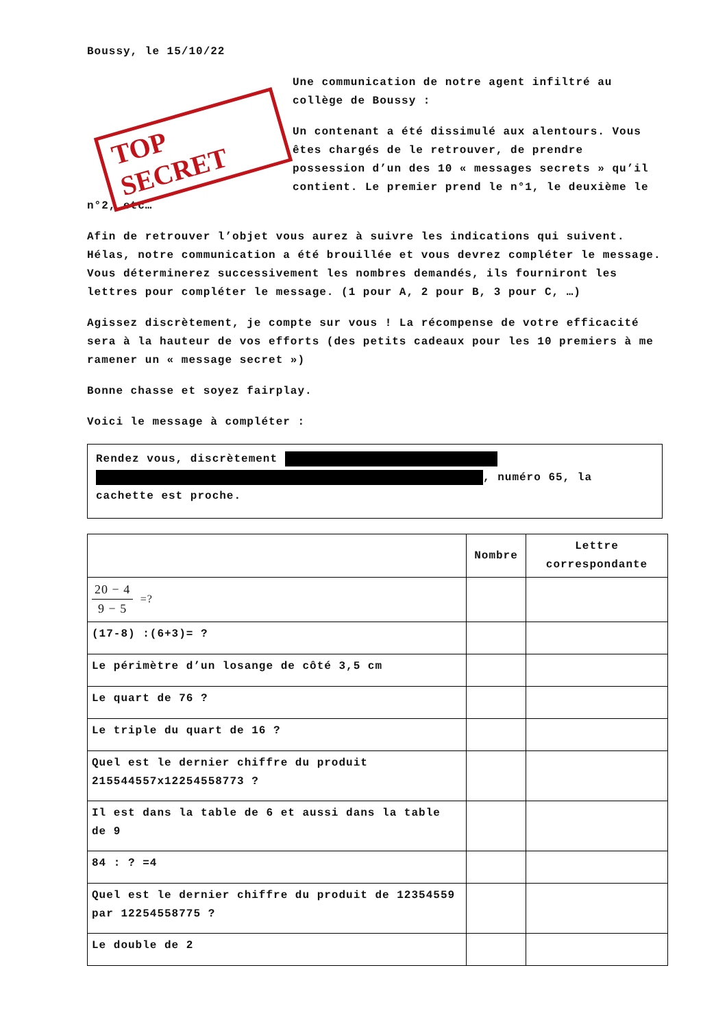Boussy, le 15/10/22
TOP SECRET
Une communication de notre agent infiltré au collège de Boussy :
Un contenant a été dissimulé aux alentours. Vous êtes chargés de le retrouver, de prendre possession d’un des 10 « messages secrets » qu’il contient. Le premier prend le n°1, le deuxième le n°2, etc…
Afin de retrouver l’objet vous aurez à suivre les indications qui suivent. Hélas, notre communication a été brouillée et vous devrez compléter le message. Vous déterminerez successivement les nombres demandés, ils fourniront les lettres pour compléter le message. (1 pour A, 2 pour B, 3 pour C, …)
Agissez discrètement, je compte sur vous ! La récompense de votre efficacité sera à la hauteur de vos efforts (des petits cadeaux pour les 10 premiers à me ramener un « message secret »)
Bonne chasse et soyez fairplay.
Voici le message à compléter :
Rendez vous, discrètement
, numéro 65, la
cachette est proche.
| | Nombre | Lettre correspondante |
| --- | --- | --- |
| 20 − 4 9 − 5 =? | | |
| (17-8) :(6+3)= ? | | |
| Le périmètre d’un losange de côté 3,5 cm | | |
| Le quart de 76 ? | | |
| Le triple du quart de 16 ? | | |
| Quel est le dernier chiffre du produit 215544557x12254558773 ? | | |
| Il est dans la table de 6 et aussi dans la table de 9 | | |
| 84 : ? =4 | | |
| Quel est le dernier chiffre du produit de 12354559 par 12254558775 ? | | |
| Le double de 2 | | |